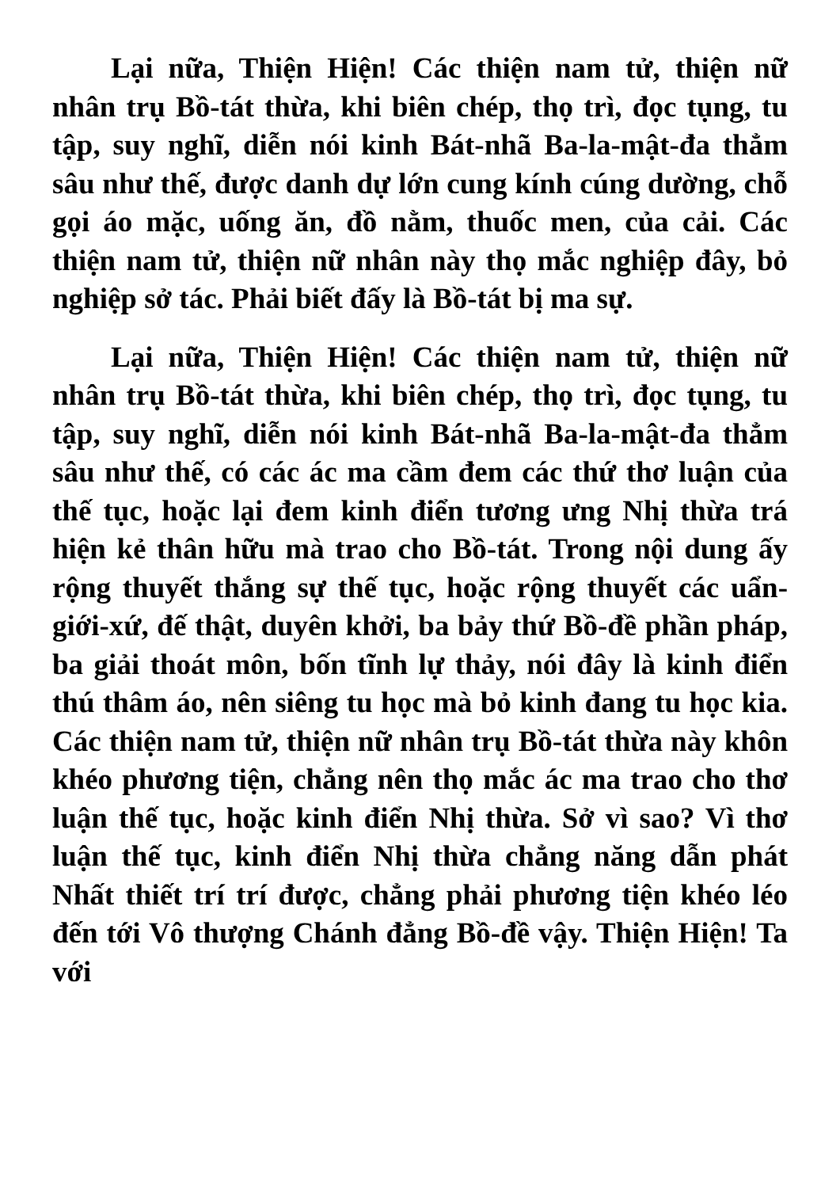Lại nữa, Thiện Hiện! Các thiện nam tử, thiện nữ nhân trụ Bồ-tát thừa, khi biên chép, thọ trì, đọc tụng, tu tập, suy nghĩ, diễn nói kinh Bát-nhã Ba-la-mật-đa thẳm sâu như thế, được danh dự lớn cung kính cúng dường, chỗ gọi áo mặc, uống ăn, đồ nằm, thuốc men, của cải. Các thiện nam tử, thiện nữ nhân này thọ mắc nghiệp đây, bỏ nghiệp sở tác. Phải biết đấy là Bồ-tát bị ma sự.
Lại nữa, Thiện Hiện! Các thiện nam tử, thiện nữ nhân trụ Bồ-tát thừa, khi biên chép, thọ trì, đọc tụng, tu tập, suy nghĩ, diễn nói kinh Bát-nhã Ba-la-mật-đa thẳm sâu như thế, có các ác ma cầm đem các thứ thơ luận của thế tục, hoặc lại đem kinh điển tương ưng Nhị thừa trá hiện kẻ thân hữu mà trao cho Bồ-tát. Trong nội dung ấy rộng thuyết thắng sự thế tục, hoặc rộng thuyết các uẩn-giới-xứ, đế thật, duyên khởi, ba bảy thứ Bồ-đề phần pháp, ba giải thoát môn, bốn tĩnh lự thảy, nói đây là kinh điển thú thâm áo, nên siêng tu học mà bỏ kinh đang tu học kia. Các thiện nam tử, thiện nữ nhân trụ Bồ-tát thừa này khôn khéo phương tiện, chẳng nên thọ mắc ác ma trao cho thơ luận thế tục, hoặc kinh điển Nhị thừa. Sở vì sao? Vì thơ luận thế tục, kinh điển Nhị thừa chẳng năng dẫn phát Nhất thiết trí trí được, chẳng phải phương tiện khéo léo đến tới Vô thượng Chánh đẳng Bồ-đề vậy. Thiện Hiện! Ta với